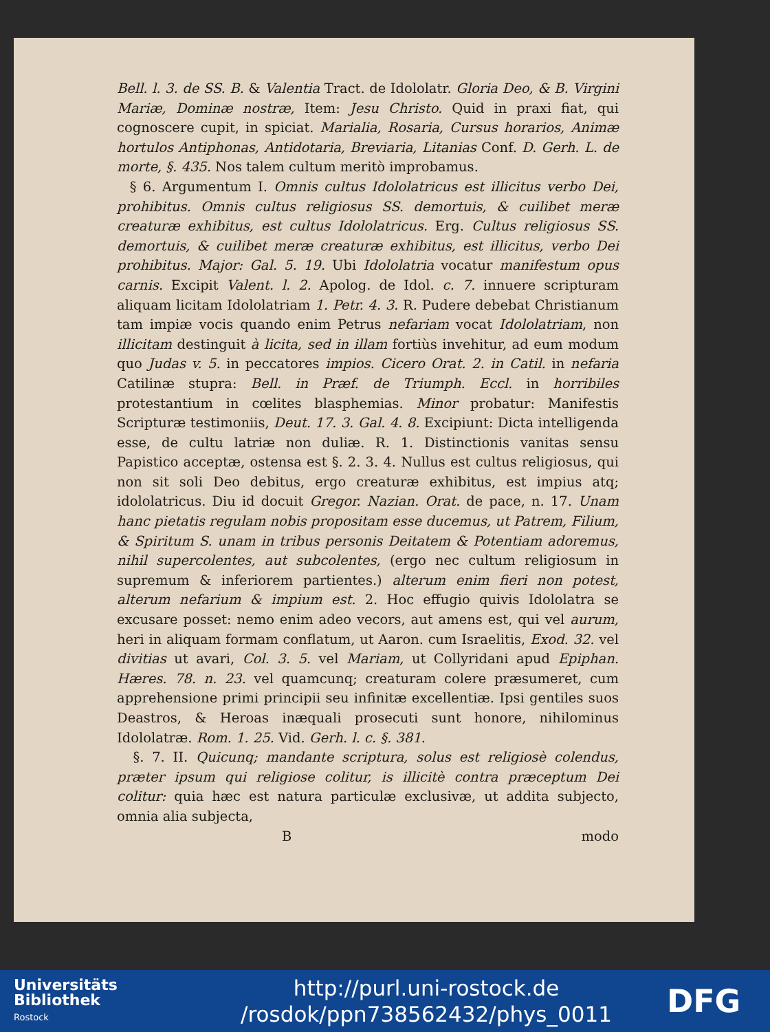Bell. l. 3. de SS. B. & Valentia Tract. de Idololatr. Gloria Deo, & B. Virgini Mariæ, Dominæ nostræ, Item: Jesu Christo. Quid in praxi fiat, qui cognoscere cupit, in spiciat. Marialia, Rosaria, Cursus horarios, Animæ hortulos Antiphonas, Antidotaria, Breviaria, Litanias Conf. D. Gerh. L. de morte, §. 435. Nos talem cultum meritò improbamus.
§ 6. Argumentum I. Omnis cultus Idololatricus est illicitus verbo Dei, prohibitus. Omnis cultus religiosus SS. demortuis, & cuilibet meræ creaturæ exhibitus, est cultus Idololatricus. Erg. Cultus religiosus SS. demortuis, & cuilibet meræ creaturæ exhibitus, est illicitus, verbo Dei prohibitus. Major: Gal. 5. 19. Ubi Idololatria vocatur manifestum opus carnis. Excipit Valent. l. 2. Apolog. de Idol. c. 7. innuere scripturam aliquam licitam Idololatriam 1. Petr. 4. 3. R. Pudere debebat Christianum tam impiæ vocis quando enim Petrus nefariam vocat Idololatriam, non illicitam destinguit à licita, sed in illam fortiùs invehitur, ad eum modum quo Judas v. 5. in peccatores impios. Cicero Orat. 2. in Catil. in nefaria Catilinæ stupra: Bell. in Præf. de Triumph. Eccl. in horribiles protestantium in cœlites blasphemias. Minor probatur: Manifestis Scripturæ testimoniis, Deut. 17. 3. Gal. 4. 8. Excipiunt: Dicta intelligenda esse, de cultu latriæ non duliæ. R. 1. Distinctionis vanitas sensu Papistico acceptæ, ostensa est §. 2. 3. 4. Nullus est cultus religiosus, qui non sit soli Deo debitus, ergo creaturæ exhibitus, est impius atq; idololatricus. Diu id docuit Gregor. Nazian. Orat. de pace, n. 17. Unam hanc pietatis regulam nobis propositam esse ducemus, ut Patrem, Filium, & Spiritum S. unam in tribus personis Deitatem & Potentiam adoremus, nihil supercolentes, aut subcolentes, (ergo nec cultum religiosum in supremum & inferiorem partientes.) alterum enim fieri non potest, alterum nefarium & impium est. 2. Hoc effugio quivis Idololatra se excusare posset: nemo enim adeo vecors, aut amens est, qui vel aurum, heri in aliquam formam conflatum, ut Aaron. cum Israelitis, Exod. 32. vel divitias ut avari, Col. 3. 5. vel Mariam, ut Collyridani apud Epiphan. Hæres. 78. n. 23. vel quamcunq; creaturam colere præsumeret, cum apprehensione primi principii seu infinitæ excellentiæ. Ipsi gentiles suos Deastros, & Heroas inæquali prosecuti sunt honore, nihilominus Idololatræ. Rom. 1. 25. Vid. Gerh. l. c. §. 381.
§. 7. II. Quicunq; mandante scriptura, solus est religiosè colendus, præter ipsum qui religiose colitur, is illicitè contra præceptum Dei colitur: quia hæc est natura particulæ exclusivæ, ut addita subjecto, omnia alia subjecta,
Bmodo
Universitäts
Bibliothek
Rostock
http://purl.uni-rostock.de
/rosdok/ppn738562432/phys_0011
DFG